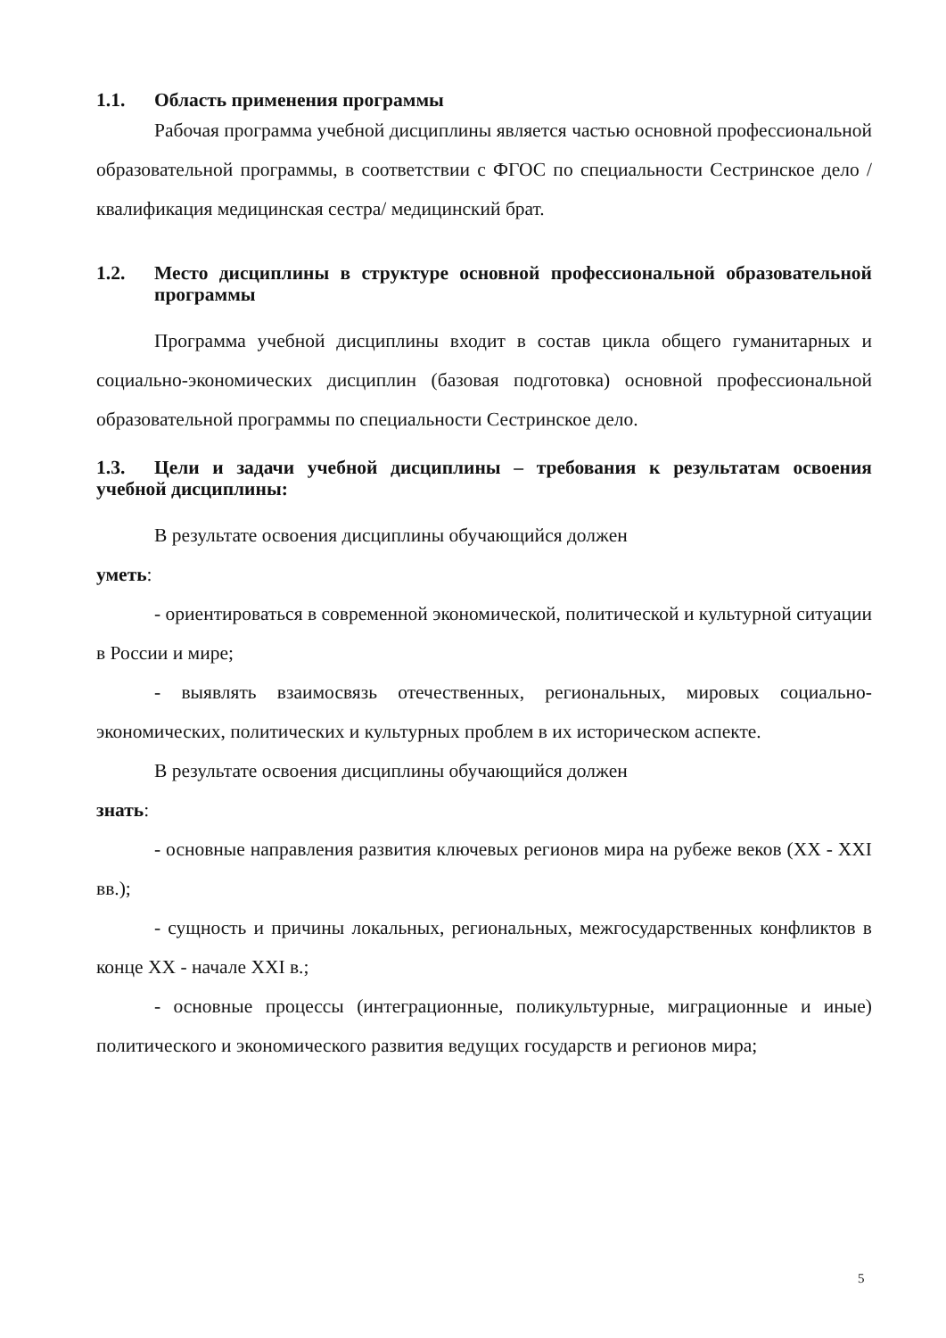1.1. Область применения программы
Рабочая программа учебной дисциплины является частью основной профессиональной образовательной программы, в соответствии с ФГОС по специальности Сестринское дело /квалификация медицинская сестра/ медицинский брат.
1.2. Место дисциплины в структуре основной профессиональной образовательной программы
Программа учебной дисциплины входит в состав цикла общего гуманитарных и социально-экономических дисциплин (базовая подготовка) основной профессиональной образовательной программы по специальности Сестринское дело.
1.3. Цели и задачи учебной дисциплины – требования к результатам освоения учебной дисциплины:
В результате освоения дисциплины обучающийся должен
уметь:
- ориентироваться в современной экономической, политической и культурной ситуации в России и мире;
- выявлять взаимосвязь отечественных, региональных, мировых социально-экономических, политических и культурных проблем в их историческом аспекте.
В результате освоения дисциплины обучающийся должен
знать:
- основные направления развития ключевых регионов мира на рубеже веков (XX - XXI вв.);
- сущность и причины локальных, региональных, межгосударственных конфликтов в конце XX - начале XXI в.;
- основные процессы (интеграционные, поликультурные, миграционные и иные) политического и экономического развития ведущих государств и регионов мира;
5